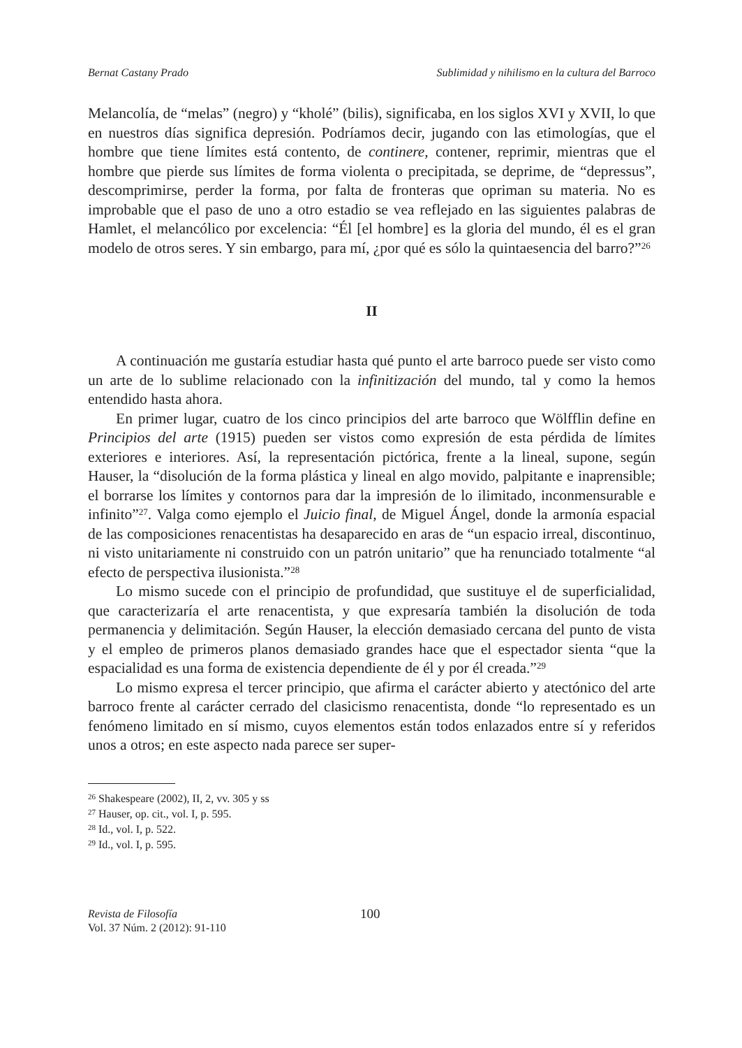Bernat Castany Prado Sublimidad y nihilismo en la cultura del Barroco
Melancolía, de “melas” (negro) y “kholé” (bilis), significaba, en los siglos XVI y XVII, lo que en nuestros días significa depresión. Podríamos decir, jugando con las etimologías, que el hombre que tiene límites está contento, de continere, contener, reprimir, mientras que el hombre que pierde sus límites de forma violenta o precipitada, se deprime, de “depressus”, descomprimirse, perder la forma, por falta de fronteras que opriman su materia. No es improbable que el paso de uno a otro estadio se vea reflejado en las siguientes palabras de Hamlet, el melancólico por excelencia: “Él [el hombre] es la gloria del mundo, él es el gran modelo de otros seres. Y sin embargo, para mí, ¿por qué es sólo la quintaesencia del barro?”<sup>26</sup>
II
A continuación me gustaría estudiar hasta qué punto el arte barroco puede ser visto como un arte de lo sublime relacionado con la infinitización del mundo, tal y como la hemos entendido hasta ahora.
En primer lugar, cuatro de los cinco principios del arte barroco que Wölfflin define en Principios del arte (1915) pueden ser vistos como expresión de esta pérdida de límites exteriores e interiores. Así, la representación pictórica, frente a la lineal, supone, según Hauser, la “disolución de la forma plástica y lineal en algo movido, palpitante e inaprensible; el borrarse los límites y contornos para dar la impresión de lo ilimitado, inconmensurable e infinito”<sup>27</sup>. Valga como ejemplo el Juicio final, de Miguel Ángel, donde la armonía espacial de las composiciones renacentistas ha desaparecido en aras de “un espacio irreal, discontinuo, ni visto unitariamente ni construido con un patrón unitario” que ha renunciado totalmente “al efecto de perspectiva ilusionista.”<sup>28</sup>
Lo mismo sucede con el principio de profundidad, que sustituye el de superficialidad, que caracterizaría el arte renacentista, y que expresaría también la disolución de toda permanencia y delimitación. Según Hauser, la elección demasiado cercana del punto de vista y el empleo de primeros planos demasiado grandes hace que el espectador sienta “que la espacialidad es una forma de existencia dependiente de él y por él creada.”<sup>29</sup>
Lo mismo expresa el tercer principio, que afirma el carácter abierto y atectónico del arte barroco frente al carácter cerrado del clasicismo renacentista, donde “lo representado es un fenómeno limitado en sí mismo, cuyos elementos están todos enlazados entre sí y referidos unos a otros; en este aspecto nada parece ser super-
<sup>26</sup> Shakespeare (2002), II, 2, vv. 305 y ss
<sup>27</sup> Hauser, op. cit., vol. I, p. 595.
<sup>28</sup> Id., vol. I, p. 522.
<sup>29</sup> Id., vol. I, p. 595.
Revista de Filosofía
Vol. 37 Núm. 2 (2012): 91-110
100